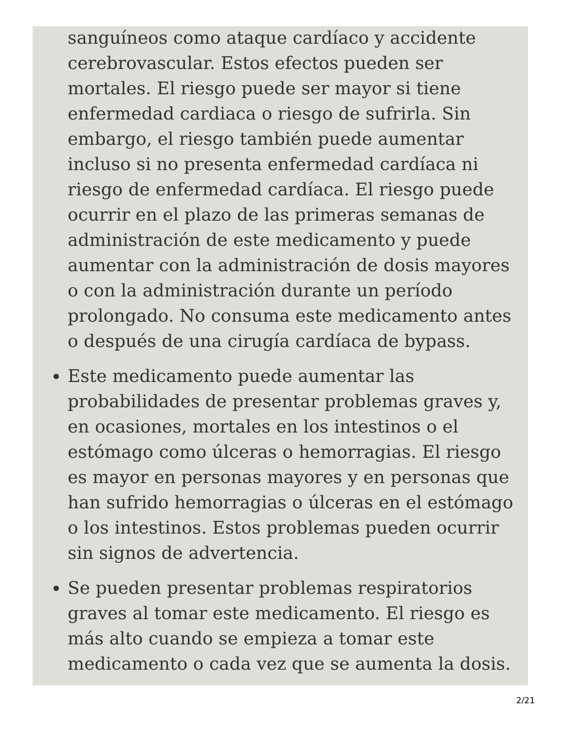sanguíneos como ataque cardíaco y accidente cerebrovascular. Estos efectos pueden ser mortales. El riesgo puede ser mayor si tiene enfermedad cardiaca o riesgo de sufrirla. Sin embargo, el riesgo también puede aumentar incluso si no presenta enfermedad cardíaca ni riesgo de enfermedad cardíaca. El riesgo puede ocurrir en el plazo de las primeras semanas de administración de este medicamento y puede aumentar con la administración de dosis mayores o con la administración durante un período prolongado. No consuma este medicamento antes o después de una cirugía cardíaca de bypass.
Este medicamento puede aumentar las probabilidades de presentar problemas graves y, en ocasiones, mortales en los intestinos o el estómago como úlceras o hemorragias. El riesgo es mayor en personas mayores y en personas que han sufrido hemorragias o úlceras en el estómago o los intestinos. Estos problemas pueden ocurrir sin signos de advertencia.
Se pueden presentar problemas respiratorios graves al tomar este medicamento. El riesgo es más alto cuando se empieza a tomar este medicamento o cada vez que se aumenta la dosis.
2/21